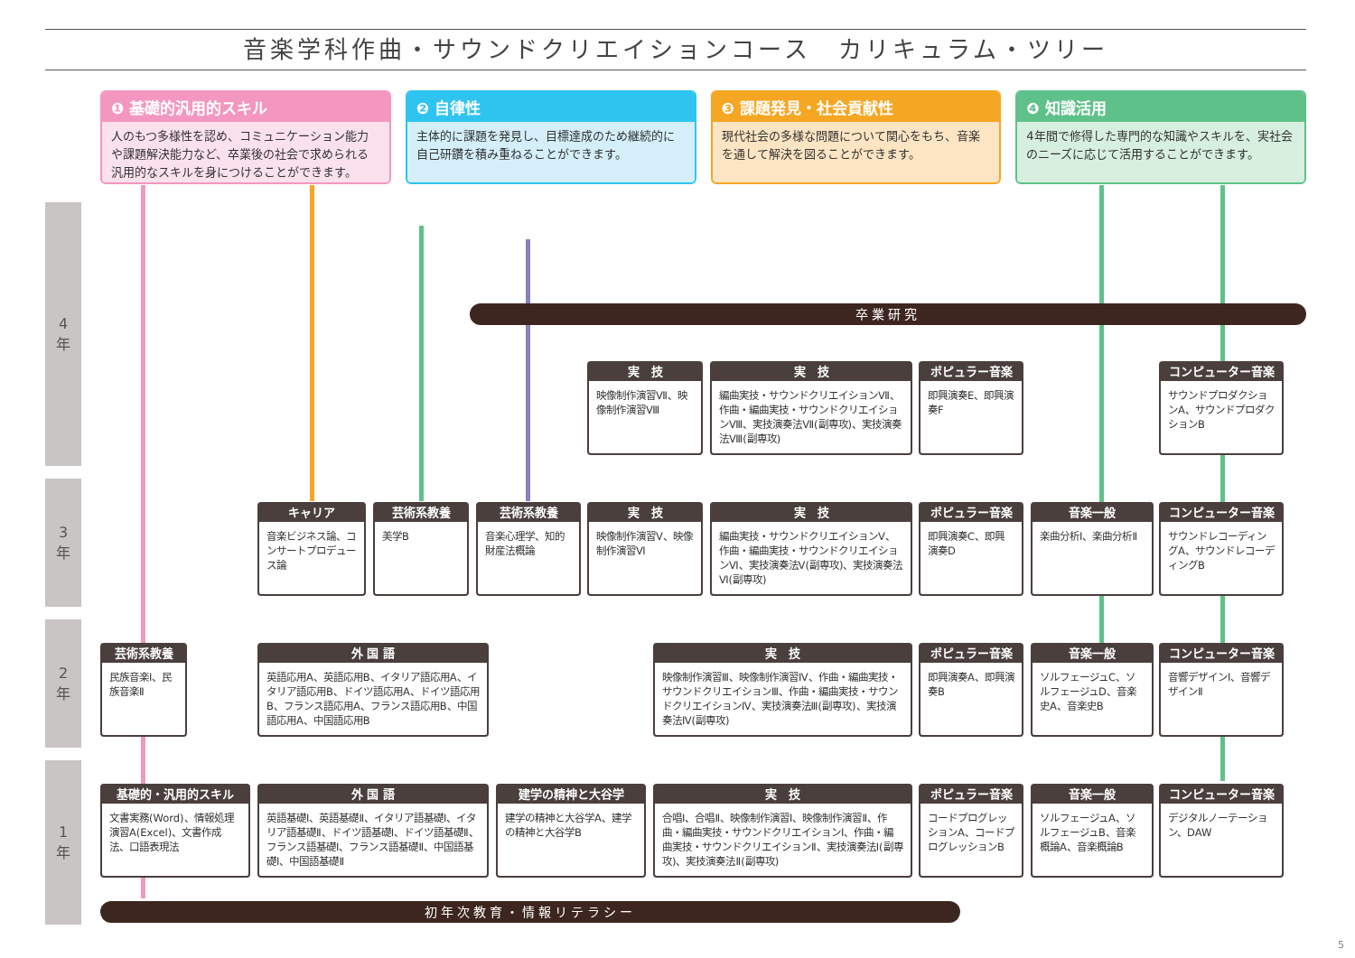音楽学科作曲・サウンドクリエイションコース　カリキュラム・ツリー
❶ 基礎的汎用的スキル
人のもつ多様性を認め、コミュニケーション能力や課題解決能力など、卒業後の社会で求められる汎用的なスキルを身につけることができます。
❷ 自律性
主体的に課題を発見し、目標達成のため継続的に自己研鑽を積み重ねることができます。
❸ 課題発見・社会貢献性
現代社会の多様な問題について関心をもち、音楽を通して解決を図ることができます。
❹ 知識活用
4年間で修得した専門的な知識やスキルを、実社会のニーズに応じて活用することができます。
4
年
3
年
2
年
1
年
卒業研究
実　技
映像制作演習Ⅶ、映像制作演習Ⅷ
実　技
編曲実技・サウンドクリエイションⅦ、作曲・編曲実技・サウンドクリエイションⅧ、実技演奏法Ⅶ(副専攻)、実技演奏法Ⅷ(副専攻)
ポピュラー音楽
即興演奏E、即興演奏F
コンピューター音楽
サウンドプロダクションA、サウンドプロダクションB
キャリア
音楽ビジネス論、コンサートプロデュース論
芸術系教養
美学B
芸術系教養
音楽心理学、知的財産法概論
実　技
映像制作演習Ⅴ、映像制作演習Ⅵ
実　技
編曲実技・サウンドクリエイションⅤ、作曲・編曲実技・サウンドクリエイションⅥ、実技演奏法Ⅴ(副専攻)、実技演奏法Ⅵ(副専攻)
ポピュラー音楽
即興演奏C、即興演奏D
音楽一般
楽曲分析Ⅰ、楽曲分析Ⅱ
コンピューター音楽
サウンドレコーディングA、サウンドレコーディングB
芸術系教養
民族音楽Ⅰ、民族音楽Ⅱ
外 国 語
英語応用A、英語応用B、イタリア語応用A、イタリア語応用B、ドイツ語応用A、ドイツ語応用B、フランス語応用A、フランス語応用B、中国語応用A、中国語応用B
実　技
映像制作演習Ⅲ、映像制作演習Ⅳ、作曲・編曲実技・サウンドクリエイションⅢ、作曲・編曲実技・サウンドクリエイションⅣ、実技演奏法Ⅲ(副専攻)、実技演奏法Ⅳ(副専攻)
ポピュラー音楽
即興演奏A、即興演奏B
音楽一般
ソルフェージュC、ソルフェージュD、音楽史A、音楽史B
コンピューター音楽
音響デザインⅠ、音響デザインⅡ
基礎的・汎用的スキル
文書実務(Word)、情報処理演習A(Excel)、文書作成法、口語表現法
外 国 語
英語基礎Ⅰ、英語基礎Ⅱ、イタリア語基礎Ⅰ、イタリア語基礎Ⅱ、ドイツ語基礎Ⅰ、ドイツ語基礎Ⅱ、フランス語基礎Ⅰ、フランス語基礎Ⅱ、中国語基礎Ⅰ、中国語基礎Ⅱ
建学の精神と大谷学
建学の精神と大谷学A、建学の精神と大谷学B
実　技
合唱Ⅰ、合唱Ⅱ、映像制作演習Ⅰ、映像制作演習Ⅱ、作曲・編曲実技・サウンドクリエイションⅠ、作曲・編曲実技・サウンドクリエイションⅡ、実技演奏法Ⅰ(副専攻)、実技演奏法Ⅱ(副専攻)
ポピュラー音楽
コードプログレッションA、コードプログレッションB
音楽一般
ソルフェージュA、ソルフェージュB、音楽概論A、音楽概論B
コンピューター音楽
デジタルノーテーション、DAW
初年次教育・情報リテラシー
5